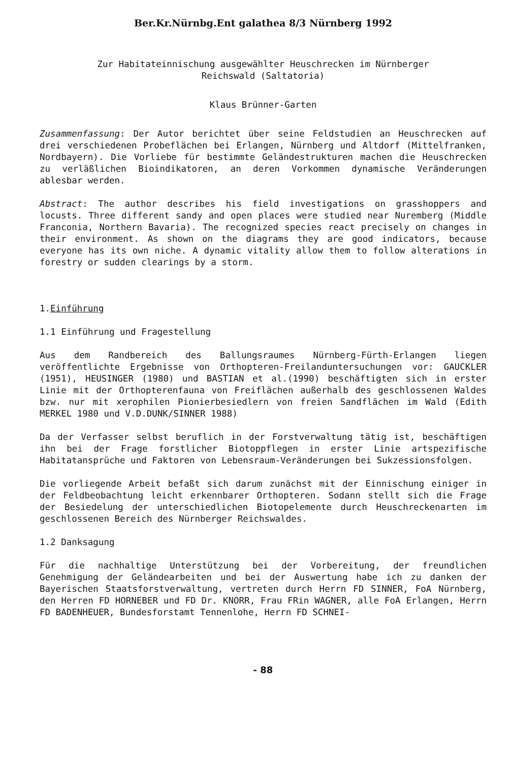Ber.Kr.Nürnbg.Ent galathea 8/3 Nürnberg 1992
Zur Habitateinnischung ausgewählter Heuschrecken im Nürnberger
Reichswald (Saltatoria)
Klaus Brünner-Garten
Zusammenfassung: Der Autor berichtet über seine Feldstudien an Heuschrecken auf drei verschiedenen Probeflächen bei Erlangen, Nürnberg und Altdorf (Mittelfranken, Nordbayern). Die Vorliebe für bestimmte Geländestrukturen machen die Heuschrecken zu verläßlichen Bioindikatoren, an deren Vorkommen dynamische Veränderungen ablesbar werden.
Abstract: The author describes his field investigations on grasshoppers and locusts. Three different sandy and open places were studied near Nuremberg (Middle Franconia, Northern Bavaria). The recognized species react precisely on changes in their environment. As shown on the diagrams they are good indicators, because everyone has its own niche. A dynamic vitality allow them to follow alterations in forestry or sudden clearings by a storm.
1.Einführung
1.1 Einführung und Fragestellung
Aus dem Randbereich des Ballungsraumes Nürnberg-Fürth-Erlangen liegen veröffentlichte Ergebnisse von Orthopteren-Freilanduntersuchungen vor: GAUCKLER (1951), HEUSINGER (1980) und BASTIAN et al.(1990) beschäftigten sich in erster Linie mit der Orthopterenfauna von Freiflächen außerhalb des geschlossenen Waldes bzw. nur mit xerophilen Pionierbesiedlern von freien Sandflächen im Wald (Edith MERKEL 1980 und V.D.DUNK/SINNER 1988)
Da der Verfasser selbst beruflich in der Forstverwaltung tätig ist, beschäftigen ihn bei der Frage forstlicher Biotoppflegen in erster Linie artspezifische Habitatansprüche und Faktoren von Lebensraum-Veränderungen bei Sukzessionsfolgen.
Die vorliegende Arbeit befaßt sich darum zunächst mit der Einnischung einiger in der Feldbeobachtung leicht erkennbarer Orthopteren. Sodann stellt sich die Frage der Besiedelung der unterschiedlichen Biotopelemente durch Heuschreckenarten im geschlossenen Bereich des Nürnberger Reichswaldes.
1.2 Danksagung
Für die nachhaltige Unterstützung bei der Vorbereitung, der freundlichen Genehmigung der Geländearbeiten und bei der Auswertung habe ich zu danken der Bayerischen Staatsforstverwaltung, vertreten durch Herrn FD SINNER, FoA Nürnberg, den Herren FD HORNEBER und FD Dr. KNORR, Frau FRin WAGNER, alle FoA Erlangen, Herrn FD BADENHEUER, Bundesforstamt Tennenlohe, Herrn FD SCHNEI-
- 88